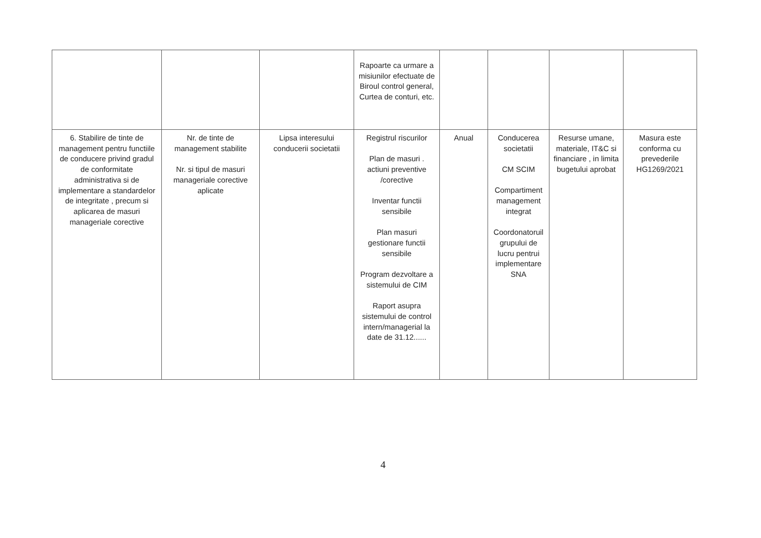| | | | Rapoarte ca urmare a misiunilor efectuate de Biroul control general, Curtea de conturi, etc. | | | | |
| 6. Stabilire de tinte de management pentru functiile de conducere privind gradul de conformitate administrativa si de implementare a standardelor de integritate , precum si aplicarea de masuri manageriale corective | Nr. de tinte de management stabilite Nr. si tipul de masuri manageriale corective aplicate | Lipsa interesului conducerii societatii | Registrul riscurilor Plan de masuri . actiuni preventive /corective Inventar functii sensibile Plan masuri gestionare functii sensibile Program dezvoltare a sistemului de CIM Raport asupra sistemului de control intern/managerial la date de 31.12...... | Anual | Conducerea societatii CM SCIM Compartiment management integrat Coordonatoruil grupului de lucru pentrui implementare SNA | Resurse umane, materiale, IT&C si financiare , in limita bugetului aprobat | Masura este conforma cu prevederile HG1269/2021 |
4